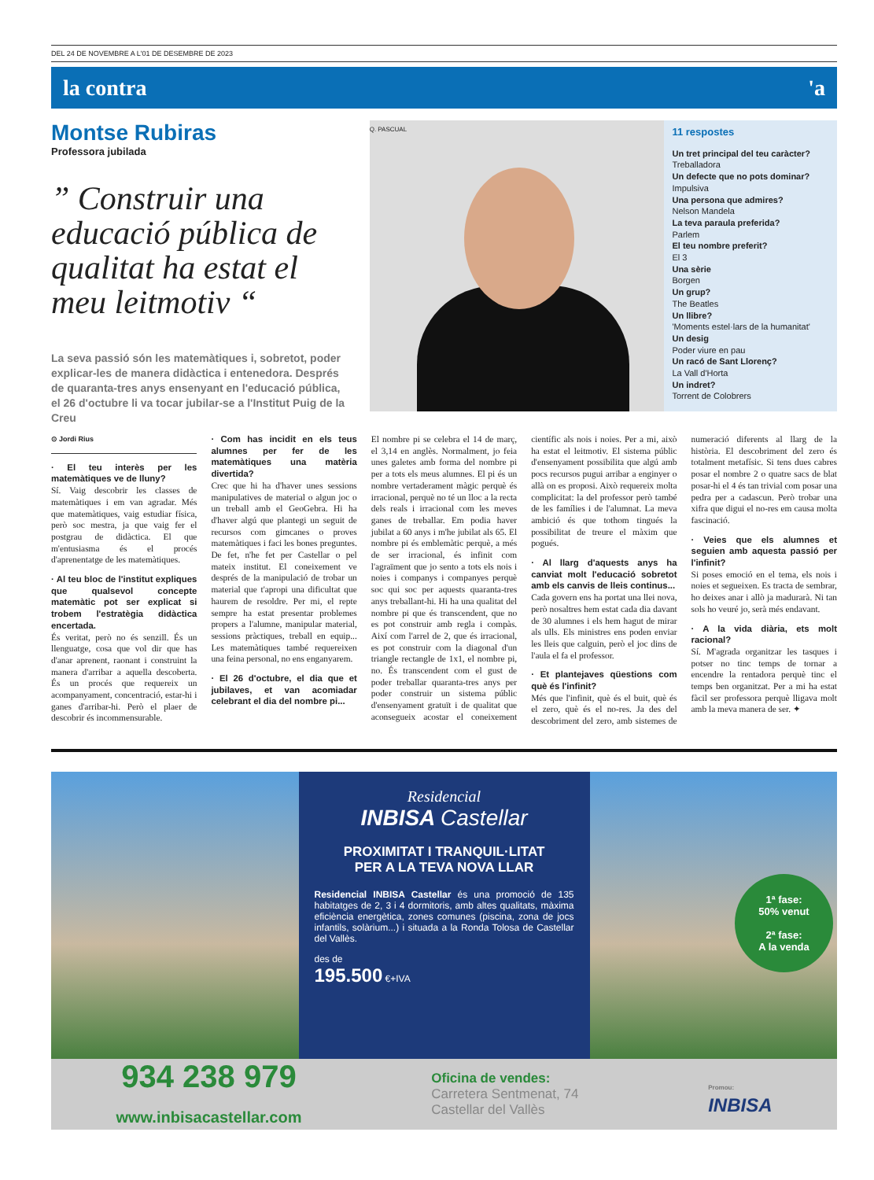DEL 24 DE NOVEMBRE A L'01 DE DESEMBRE DE 2023
la contra 'a
Montse Rubiras
Professora jubilada
” Construir una educació pública de qualitat ha estat el meu leitmotiv “
La seva passió són les matemàtiques i, sobretot, poder explicar-les de manera didàctica i entenedora. Després de quaranta-tres anys ensenyant en l'educació pública, el 26 d'octubre li va tocar jubilar-se a l'Institut Puig de la Creu
Q. PASCUAL
11 respostes
Un tret principal del teu caràcter?
Treballadora
Un defecte que no pots dominar?
Impulsiva
Una persona que admires?
Nelson Mandela
La teva paraula preferida?
Parlem
El teu nombre preferit?
El 3
Una sèrie
Borgen
Un grup?
The Beatles
Un llibre?
'Moments estel·lars de la humanitat'
Un desig
Poder viure en pau
Un racó de Sant Llorenç?
La Vall d'Horta
Un indret?
Torrent de Colobrers
⊙ Jordi Rius
· El teu interès per les matemàtiques ve de lluny?
Sí. Vaig descobrir les classes de matemàtiques i em van agradar. Més que matemàtiques, vaig estudiar física, però soc mestra, ja que vaig fer el postgrau de didàctica. El que m'entusiasma és el procés d'aprenentatge de les matemàtiques.
· Al teu bloc de l'institut expliques que qualsevol concepte matemàtic pot ser explicat si trobem l'estratègia didàctica encertada.
És veritat, però no és senzill. És un llenguatge, cosa que vol dir que has d'anar aprenent, raonant i construint la manera d'arribar a aquella descoberta. És un procés que requereix un acompanyament, concentració, estar-hi i ganes d'arribar-hi. Però el plaer de descobrir és incommensurable.
· Com has incidit en els teus alumnes per fer de les matemàtiques una matèria divertida?
Crec que hi ha d'haver unes sessions manipulatives de material o algun joc o un treball amb el GeoGebra. Hi ha d'haver algú que plantegi un seguit de recursos com gimcanes o proves matemàtiques i faci les bones preguntes. De fet, n'he fet per Castellar o pel mateix institut. El coneixement ve després de la manipulació de trobar un material que t'apropi una dificultat que haurem de resoldre. Per mi, el repte sempre ha estat presentar problemes propers a l'alumne, manipular material, sessions pràctiques, treball en equip... Les matemàtiques també requereixen una feina personal, no ens enganyarem.
· El 26 d'octubre, el dia que et jubilaves, et van acomiadar celebrant el dia del nombre pi...
El nombre pi se celebra el 14 de març, el 3,14 en anglès. Normalment, jo feia unes galetes amb forma del nombre pi per a tots els meus alumnes. El pi és un nombre vertaderament màgic perquè és irracional, perquè no té un lloc a la recta dels reals i irracional com les meves ganes de treballar. Em podia haver jubilat a 60 anys i m'he jubilat als 65. El nombre pi és emblemàtic perquè, a més de ser irracional, és infinit com l'agraïment que jo sento a tots els nois i noies i companys i companyes perquè soc qui soc per aquests quaranta-tres anys treballant-hi. Hi ha una qualitat del nombre pi que és transcendent, que no es pot construir amb regla i compàs. Així com l'arrel de 2, que és irracional, es pot construir com la diagonal d'un triangle rectangle de 1x1, el nombre pi, no. És transcendent com el gust de poder treballar quaranta-tres anys per poder construir un sistema públic d'ensenyament gratuït i de qualitat que aconsegueix acostar el coneixement científic als nois i noies. Per a mi, això ha estat el leitmotiv. El sistema públic d'ensenyament possibilita que algú amb pocs recursos pugui arribar a enginyer o allà on es proposi. Això requereix molta complicitat: la del professor però també de les famílies i de l'alumnat. La meva ambició és que tothom tingués la possibilitat de treure el màxim que pogués.
· Al llarg d'aquests anys ha canviat molt l'educació sobretot amb els canvis de lleis continus...
Cada govern ens ha portat una llei nova, però nosaltres hem estat cada dia davant de 30 alumnes i els hem hagut de mirar als ulls. Els ministres ens poden enviar les lleis que calguin, però el joc dins de l'aula el fa el professor.
· Et plantejaves qüestions com què és l'infinit?
Més que l'infinit, què és el buit, què és el zero, què és el no-res. Ja des del descobriment del zero, amb sistemes de numeració diferents al llarg de la història. El descobriment del zero és totalment metafísic. Si tens dues cabres posar el nombre 2 o quatre sacs de blat posar-hi el 4 és tan trivial com posar una pedra per a cadascun. Però trobar una xifra que digui el no-res em causa molta fascinació.
· Veies que els alumnes et seguien amb aquesta passió per l'infinit?
Si poses emoció en el tema, els nois i noies et segueixen. Es tracta de sembrar, ho deixes anar i allò ja madurarà. Ni tan sols ho veuré jo, serà més endavant.
· A la vida diària, ets molt racional?
Sí. M'agrada organitzar les tasques i potser no tinc temps de tornar a encendre la rentadora perquè tinc el temps ben organitzat. Per a mi ha estat fàcil ser professora perquè lligava molt amb la meva manera de ser. ✦
Residencial
INBISA Castellar
PROXIMITAT I TRANQUIL·LITAT
PER A LA TEVA NOVA LLAR
Residencial INBISA Castellar és una promoció de 135 habitatges de 2, 3 i 4 dormitoris, amb altes qualitats, màxima eficiència energètica, zones comunes (piscina, zona de jocs infantils, solàrium...) i situada a la Ronda Tolosa de Castellar del Vallès.
des de
195.500 €+IVA
1ª fase:
50% venut
2ª fase:
A la venda
934 238 979
www.inbisacastellar.com
Oficina de vendes:
Carretera Sentmenat, 74
Castellar del Vallès
Promou:
INBISA